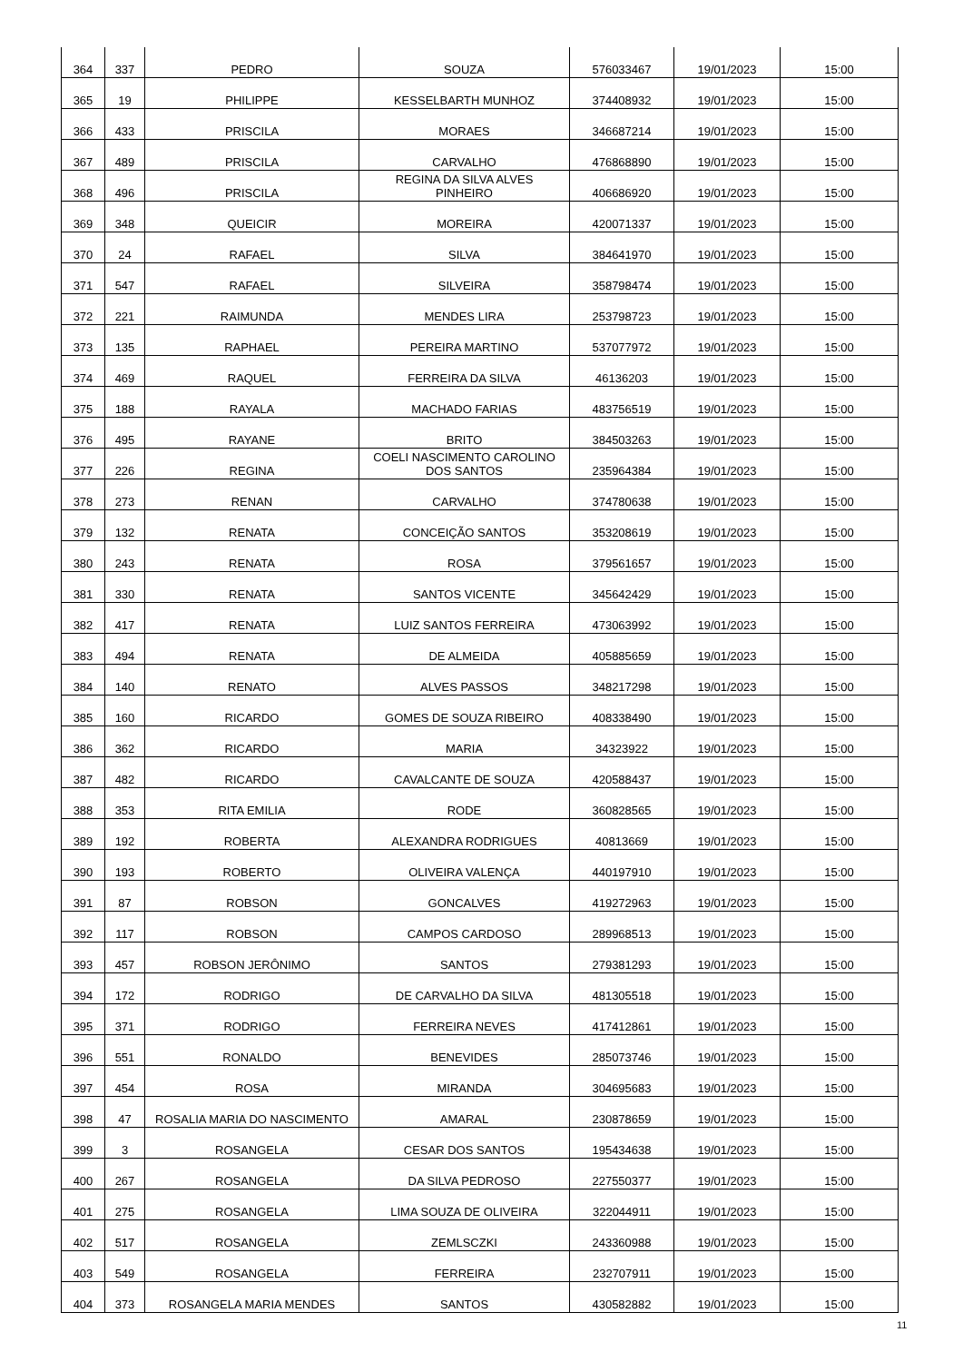| 364 | 337 | PEDRO | SOUZA | 576033467 | 19/01/2023 | 15:00 |
| 365 | 19 | PHILIPPE | KESSELBARTH MUNHOZ | 374408932 | 19/01/2023 | 15:00 |
| 366 | 433 | PRISCILA | MORAES | 346687214 | 19/01/2023 | 15:00 |
| 367 | 489 | PRISCILA | CARVALHO | 476868890 | 19/01/2023 | 15:00 |
| 368 | 496 | PRISCILA | REGINA DA SILVA ALVES PINHEIRO | 406686920 | 19/01/2023 | 15:00 |
| 369 | 348 | QUEICIR | MOREIRA | 420071337 | 19/01/2023 | 15:00 |
| 370 | 24 | RAFAEL | SILVA | 384641970 | 19/01/2023 | 15:00 |
| 371 | 547 | RAFAEL | SILVEIRA | 358798474 | 19/01/2023 | 15:00 |
| 372 | 221 | RAIMUNDA | MENDES LIRA | 253798723 | 19/01/2023 | 15:00 |
| 373 | 135 | RAPHAEL | PEREIRA MARTINO | 537077972 | 19/01/2023 | 15:00 |
| 374 | 469 | RAQUEL | FERREIRA DA SILVA | 46136203 | 19/01/2023 | 15:00 |
| 375 | 188 | RAYALA | MACHADO FARIAS | 483756519 | 19/01/2023 | 15:00 |
| 376 | 495 | RAYANE | BRITO | 384503263 | 19/01/2023 | 15:00 |
| 377 | 226 | REGINA | COELI NASCIMENTO CAROLINO DOS SANTOS | 235964384 | 19/01/2023 | 15:00 |
| 378 | 273 | RENAN | CARVALHO | 374780638 | 19/01/2023 | 15:00 |
| 379 | 132 | RENATA | CONCEIÇÃO SANTOS | 353208619 | 19/01/2023 | 15:00 |
| 380 | 243 | RENATA | ROSA | 379561657 | 19/01/2023 | 15:00 |
| 381 | 330 | RENATA | SANTOS VICENTE | 345642429 | 19/01/2023 | 15:00 |
| 382 | 417 | RENATA | LUIZ SANTOS FERREIRA | 473063992 | 19/01/2023 | 15:00 |
| 383 | 494 | RENATA | DE ALMEIDA | 405885659 | 19/01/2023 | 15:00 |
| 384 | 140 | RENATO | ALVES PASSOS | 348217298 | 19/01/2023 | 15:00 |
| 385 | 160 | RICARDO | GOMES DE SOUZA RIBEIRO | 408338490 | 19/01/2023 | 15:00 |
| 386 | 362 | RICARDO | MARIA | 34323922 | 19/01/2023 | 15:00 |
| 387 | 482 | RICARDO | CAVALCANTE DE SOUZA | 420588437 | 19/01/2023 | 15:00 |
| 388 | 353 | RITA EMILIA | RODE | 360828565 | 19/01/2023 | 15:00 |
| 389 | 192 | ROBERTA | ALEXANDRA RODRIGUES | 40813669 | 19/01/2023 | 15:00 |
| 390 | 193 | ROBERTO | OLIVEIRA VALENÇA | 440197910 | 19/01/2023 | 15:00 |
| 391 | 87 | ROBSON | GONCALVES | 419272963 | 19/01/2023 | 15:00 |
| 392 | 117 | ROBSON | CAMPOS CARDOSO | 289968513 | 19/01/2023 | 15:00 |
| 393 | 457 | ROBSON JERÔNIMO | SANTOS | 279381293 | 19/01/2023 | 15:00 |
| 394 | 172 | RODRIGO | DE CARVALHO DA SILVA | 481305518 | 19/01/2023 | 15:00 |
| 395 | 371 | RODRIGO | FERREIRA NEVES | 417412861 | 19/01/2023 | 15:00 |
| 396 | 551 | RONALDO | BENEVIDES | 285073746 | 19/01/2023 | 15:00 |
| 397 | 454 | ROSA | MIRANDA | 304695683 | 19/01/2023 | 15:00 |
| 398 | 47 | ROSALIA MARIA DO NASCIMENTO | AMARAL | 230878659 | 19/01/2023 | 15:00 |
| 399 | 3 | ROSANGELA | CESAR DOS SANTOS | 195434638 | 19/01/2023 | 15:00 |
| 400 | 267 | ROSANGELA | DA SILVA PEDROSO | 227550377 | 19/01/2023 | 15:00 |
| 401 | 275 | ROSANGELA | LIMA SOUZA DE OLIVEIRA | 322044911 | 19/01/2023 | 15:00 |
| 402 | 517 | ROSANGELA | ZEMLSCZKI | 243360988 | 19/01/2023 | 15:00 |
| 403 | 549 | ROSANGELA | FERREIRA | 232707911 | 19/01/2023 | 15:00 |
| 404 | 373 | ROSANGELA MARIA MENDES | SANTOS | 430582882 | 19/01/2023 | 15:00 |
11